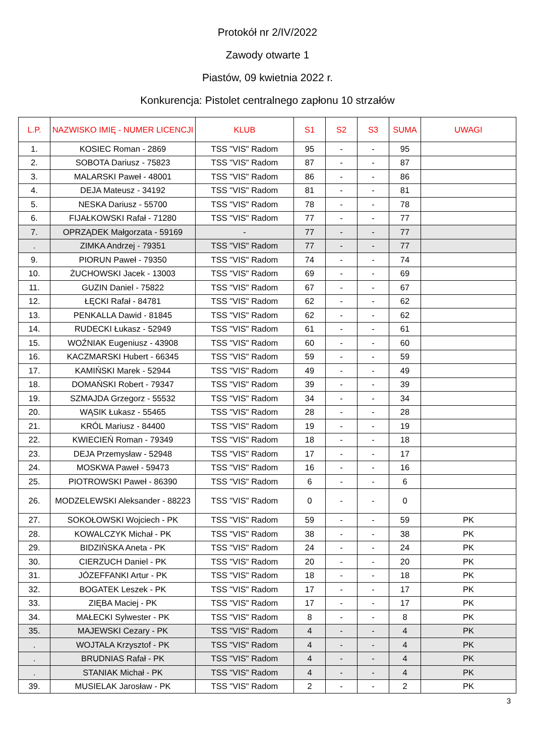Protokół nr 2/IV/2022
Zawody otwarte 1
Piastów, 09 kwietnia 2022 r.
Konkurencja: Pistolet centralnego zapłonu 10 strzałów
| L.P. | NAZWISKO IMIĘ - NUMER LICENCJI | KLUB | S1 | S2 | S3 | SUMA | UWAGI |
| --- | --- | --- | --- | --- | --- | --- | --- |
| 1. | KOSIEC Roman - 2869 | TSS "VIS" Radom | 95 | - | - | 95 | |
| 2. | SOBOTA Dariusz - 75823 | TSS "VIS" Radom | 87 | - | - | 87 | |
| 3. | MALARSKI Paweł - 48001 | TSS "VIS" Radom | 86 | - | - | 86 | |
| 4. | DEJA Mateusz - 34192 | TSS "VIS" Radom | 81 | - | - | 81 | |
| 5. | NESKA Dariusz - 55700 | TSS "VIS" Radom | 78 | - | - | 78 | |
| 6. | FIJAŁKOWSKI Rafał - 71280 | TSS "VIS" Radom | 77 | - | - | 77 | |
| 7. | OPRZĄDEK Małgorzata - 59169 | - | 77 | - | - | 77 | |
| . | ZIMKA Andrzej - 79351 | TSS "VIS" Radom | 77 | - | - | 77 | |
| 9. | PIORUN Paweł - 79350 | TSS "VIS" Radom | 74 | - | - | 74 | |
| 10. | ŻUCHOWSKI Jacek - 13003 | TSS "VIS" Radom | 69 | - | - | 69 | |
| 11. | GUZIN Daniel - 75822 | TSS "VIS" Radom | 67 | - | - | 67 | |
| 12. | ŁĘCKI Rafał - 84781 | TSS "VIS" Radom | 62 | - | - | 62 | |
| 13. | PENKALLA Dawid - 81845 | TSS "VIS" Radom | 62 | - | - | 62 | |
| 14. | RUDECKI Łukasz - 52949 | TSS "VIS" Radom | 61 | - | - | 61 | |
| 15. | WOŹNIAK Eugeniusz - 43908 | TSS "VIS" Radom | 60 | - | - | 60 | |
| 16. | KACZMARSKI Hubert - 66345 | TSS "VIS" Radom | 59 | - | - | 59 | |
| 17. | KAMIŃSKI Marek - 52944 | TSS "VIS" Radom | 49 | - | - | 49 | |
| 18. | DOMAŃSKI Robert - 79347 | TSS "VIS" Radom | 39 | - | - | 39 | |
| 19. | SZMAJDA Grzegorz - 55532 | TSS "VIS" Radom | 34 | - | - | 34 | |
| 20. | WĄSIK Łukasz - 55465 | TSS "VIS" Radom | 28 | - | - | 28 | |
| 21. | KRÓL Mariusz - 84400 | TSS "VIS" Radom | 19 | - | - | 19 | |
| 22. | KWIECIEŃ Roman - 79349 | TSS "VIS" Radom | 18 | - | - | 18 | |
| 23. | DEJA Przemysław - 52948 | TSS "VIS" Radom | 17 | - | - | 17 | |
| 24. | MOSKWA Paweł - 59473 | TSS "VIS" Radom | 16 | - | - | 16 | |
| 25. | PIOTROWSKI Paweł - 86390 | TSS "VIS" Radom | 6 | - | - | 6 | |
| 26. | MODZELEWSKI Aleksander - 88223 | TSS "VIS" Radom | 0 | - | - | 0 | |
| 27. | SOKOŁOWSKI Wojciech - PK | TSS "VIS" Radom | 59 | - | - | 59 | PK |
| 28. | KOWALCZYK Michał - PK | TSS "VIS" Radom | 38 | - | - | 38 | PK |
| 29. | BIDZIŃSKA Aneta - PK | TSS "VIS" Radom | 24 | - | - | 24 | PK |
| 30. | CIERZUCH Daniel - PK | TSS "VIS" Radom | 20 | - | - | 20 | PK |
| 31. | JÓZEFFANKI Artur - PK | TSS "VIS" Radom | 18 | - | - | 18 | PK |
| 32. | BOGATEK Leszek - PK | TSS "VIS" Radom | 17 | - | - | 17 | PK |
| 33. | ZIĘBA Maciej - PK | TSS "VIS" Radom | 17 | - | - | 17 | PK |
| 34. | MAŁECKI Sylwester - PK | TSS "VIS" Radom | 8 | - | - | 8 | PK |
| 35. | MAJEWSKI Cezary - PK | TSS "VIS" Radom | 4 | - | - | 4 | PK |
| . | WOJTALA Krzysztof - PK | TSS "VIS" Radom | 4 | - | - | 4 | PK |
| . | BRUDNIAS Rafał - PK | TSS "VIS" Radom | 4 | - | - | 4 | PK |
| . | STANIAK Michał - PK | TSS "VIS" Radom | 4 | - | - | 4 | PK |
| 39. | MUSIELAK Jarosław - PK | TSS "VIS" Radom | 2 | - | - | 2 | PK |
3